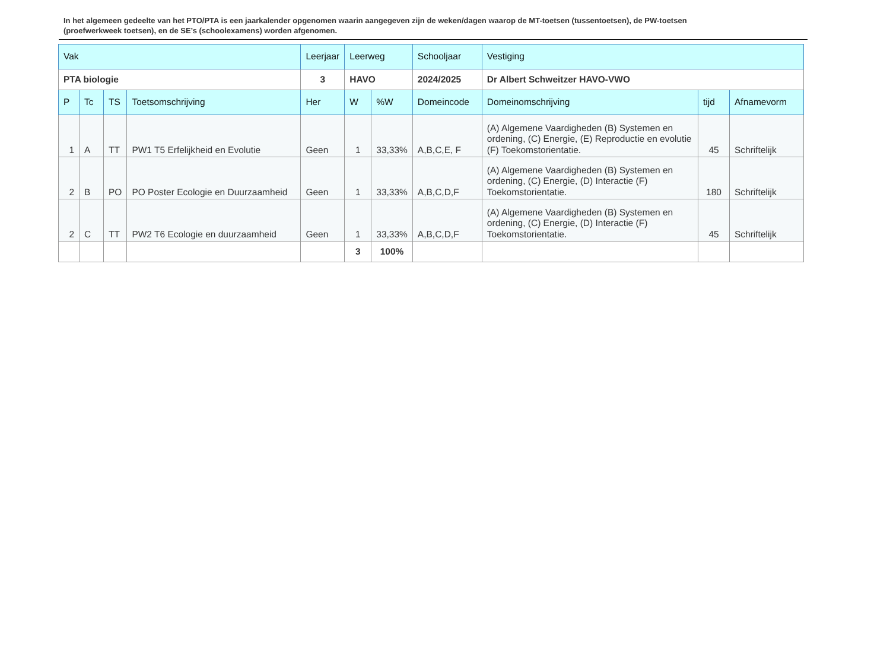In het algemeen gedeelte van het PTO/PTA is een jaarkalender opgenomen waarin aangegeven zijn de weken/dagen waarop de MT-toetsen (tussentoetsen), de PW-toetsen (proefwerkweek toetsen), en de SE’s (schoolexamens) worden afgenomen.
| Vak | | | | Leerjaar | Leerweg | | Schooljaar | Vestiging | | |
| PTA biologie | | | | 3 | HAVO | | 2024/2025 | Dr Albert Schweitzer HAVO-VWO | | |
| P | Tc | TS | Toetsomschrijving | Her | W | %W | Domeincode | Domeinomschrijving | tijd | Afnamevorm |
| 1 | A | TT | PW1 T5 Erfelijkheid en Evolutie | Geen | 1 | 33,33% | A,B,C,E, F | (A) Algemene Vaardigheden (B) Systemen en ordening, (C) Energie, (E) Reproductie en evolutie (F) Toekomstorientatie. | 45 | Schriftelijk |
| 2 | B | PO | PO Poster Ecologie en Duurzaamheid | Geen | 1 | 33,33% | A,B,C,D,F | (A) Algemene Vaardigheden (B) Systemen en ordening, (C) Energie, (D) Interactie (F) Toekomstorientatie. | 180 | Schriftelijk |
| 2 | C | TT | PW2 T6 Ecologie en duurzaamheid | Geen | 1 | 33,33% | A,B,C,D,F | (A) Algemene Vaardigheden (B) Systemen en ordening, (C) Energie, (D) Interactie (F) Toekomstorientatie. | 45 | Schriftelijk |
| | | | | | 3 | 100% | | | | |